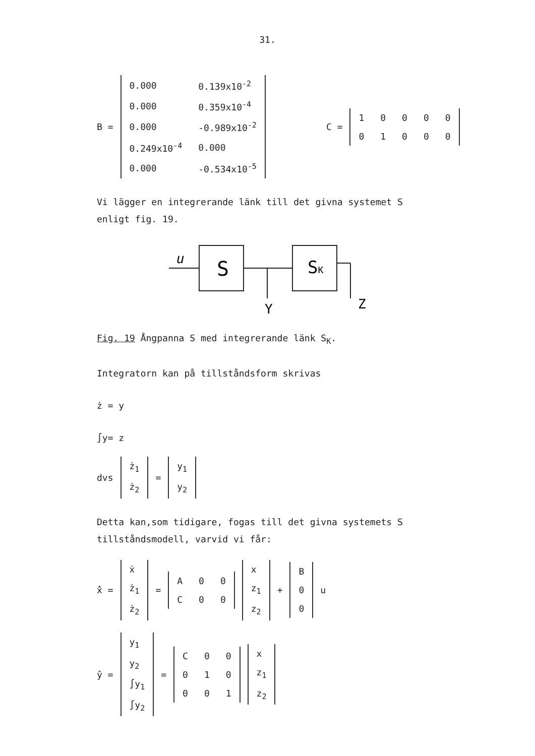31.
B =
| 0.000 | 0.139x10<sup>-2</sup> |
| 0.000 | 0.359x10<sup>-4</sup> |
| 0.000 | -0.989x10<sup>-2</sup> |
| 0.249x10<sup>-4</sup> | 0.000 |
| 0.000 | -0.534x10<sup>-5</sup> |
C =
| 1 | 0 | 0 | 0 | 0 |
| 0 | 1 | 0 | 0 | 0 |
Vi lägger en integrerande länk till det givna systemet S
enligt fig. 19.
u
S
SK
Y
Z
Fig. 19 Ångpanna S med integrerande länk S<sub>K</sub>.
Integratorn kan på tillståndsform skrivas
ż = y
∫y= z
dvs
| ż<sub>1</sub> |
| ż<sub>2</sub> |
=
| y<sub>1</sub> |
| y<sub>2</sub> |
Detta kan,som tidigare, fogas till det givna systemets S
tillståndsmodell, varvid vi får:
x̂̇ =
| ẋ |
| ż<sub>1</sub> |
| ż<sub>2</sub> |
=
| A | 0 | 0 |
| C | 0 | 0 |
| x |
| z<sub>1</sub> |
| z<sub>2</sub> |
+
| B |
| 0 |
| 0 |
u
ŷ =
| y<sub>1</sub> |
| y<sub>2</sub> |
| ∫y<sub>1</sub> |
| ∫y<sub>2</sub> |
=
| C | 0 | 0 |
| 0 | 1 | 0 |
| 0 | 0 | 1 |
| x |
| z<sub>1</sub> |
| z<sub>2</sub> |